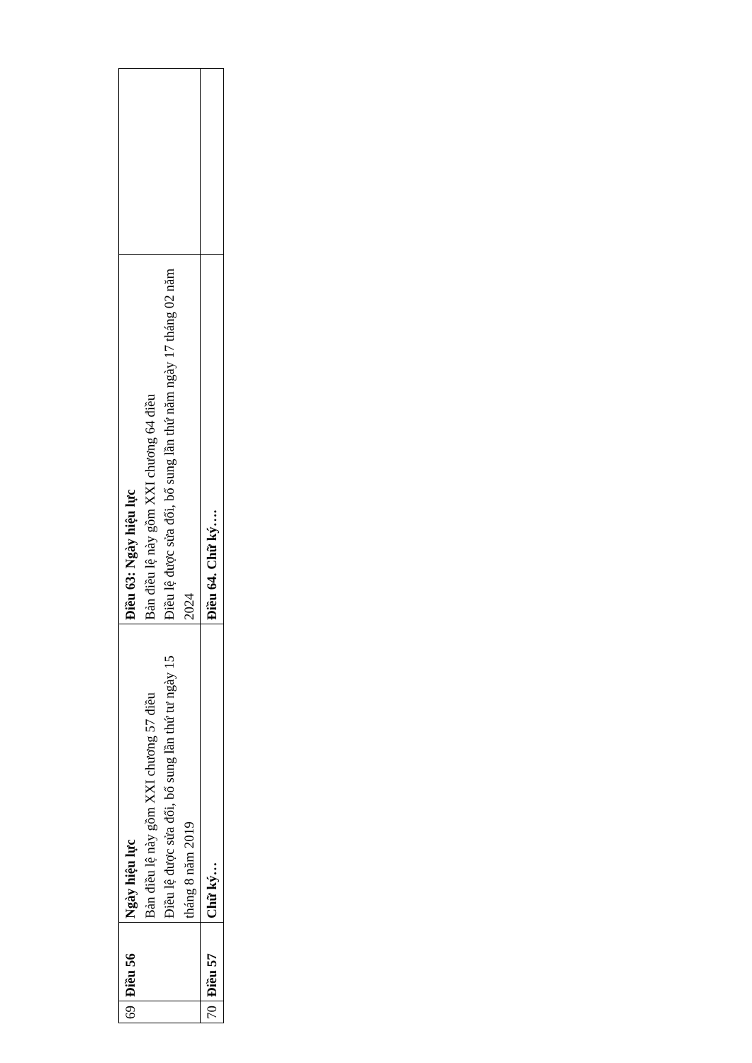| 69 | Điều 56 | Ngày hiệu lực Bản điều lệ này gồm XXI chương 57 điều Điều lệ được sửa đổi, bổ sung lần thứ tư ngày 15 tháng 8 năm 2019 | Điều 63: Ngày hiệu lực Bản điều lệ này gồm XXI chương 64 điều Điều lệ được sửa đổi, bổ sung lần thứ năm ngày 17 tháng 02 năm 2024 | |
| 70 | Điều 57 | Chữ ký… | Điều 64. Chữ ký…. | |